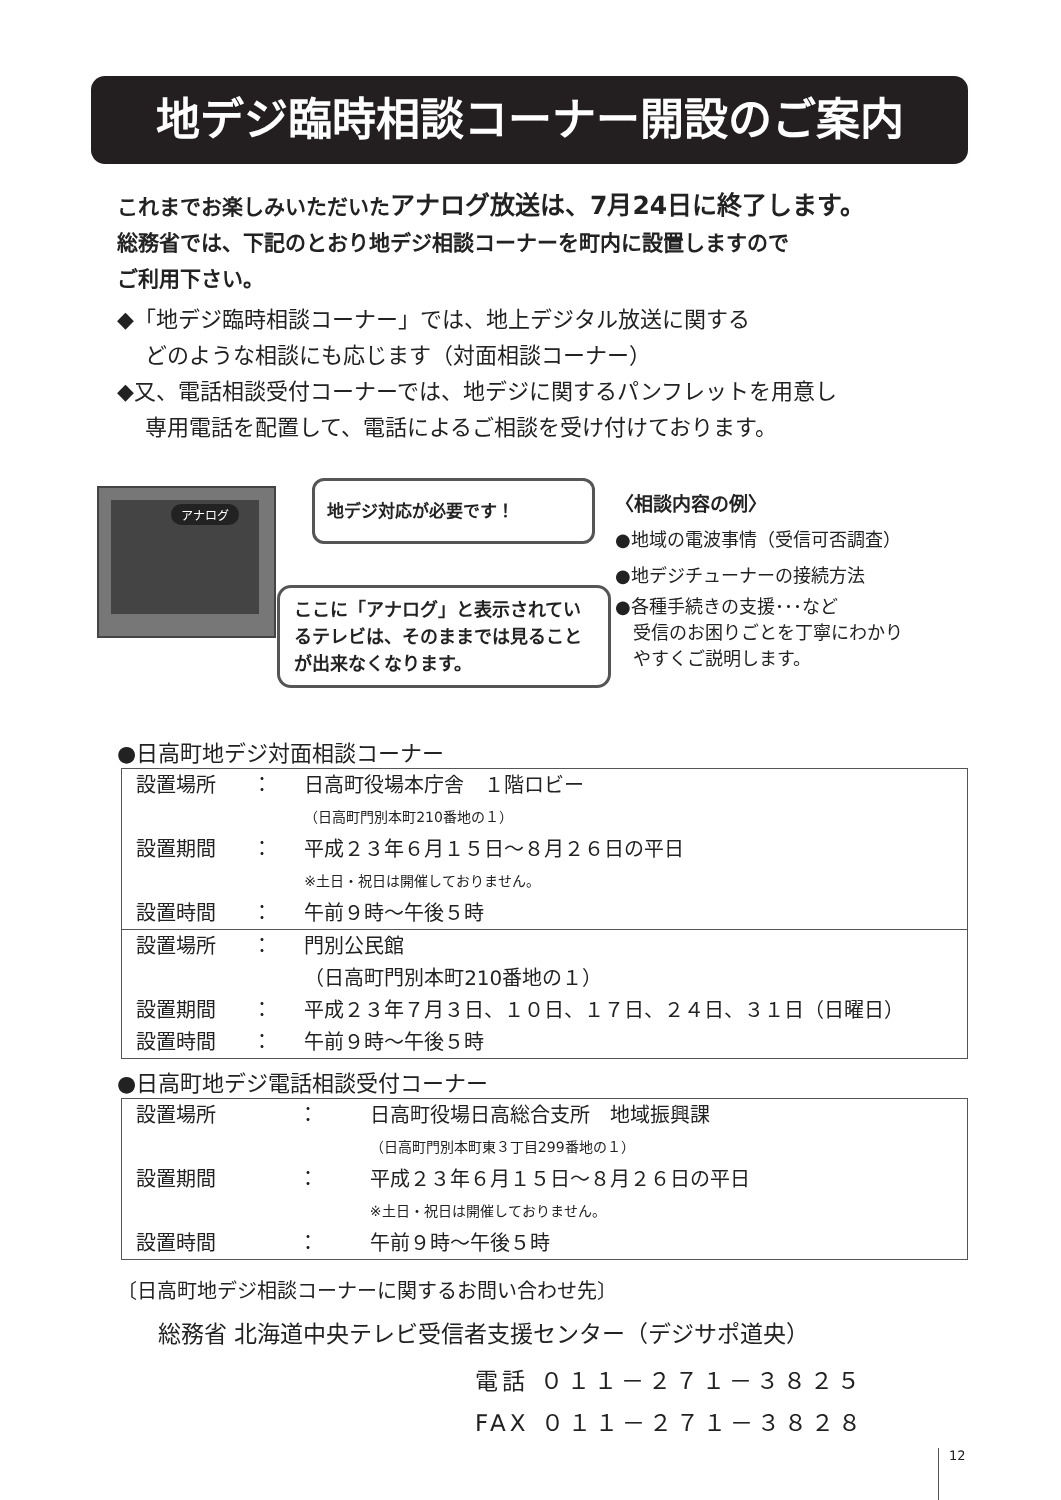地デジ臨時相談コーナー開設のご案内
これまでお楽しみいただいた アナログ放送は、7月24日に終了します。
総務省では、下記のとおり地デジ相談コーナーを町内に設置しますので
ご利用下さい。
◆「地デジ臨時相談コーナー」では、地上デジタル放送に関する
どのような相談にも応じます（対面相談コーナー）
◆又、電話相談受付コーナーでは、地デジに関するパンフレットを用意し
専用電話を配置して、電話によるご相談を受け付けております。
アナログ 地デジ対応が必要です！
ここに「アナログ」と表示されているテレビは、そのままでは見ることが出来なくなります。
〈相談内容の例〉
●地域の電波事情（受信可否調査）
●地デジチューナーの接続方法
●各種手続きの支援･･･など
　受信のお困りごとを丁寧にわかり
　やすくご説明します。
●日高町地デジ対面相談コーナー
| 設置場所 | ： | 日高町役場本庁舎 １階ロビー |
| | | （日高町門別本町210番地の１） |
| 設置期間 | ： | 平成２３年６月１５日～８月２６日の平日 |
| | | ※土日・祝日は開催しておりません。 |
| 設置時間 | ： | 午前９時～午後５時 |
| 設置場所 | ： | 門別公民館 |
| | | （日高町門別本町210番地の１） |
| 設置期間 | ： | 平成２３年７月３日、１０日、１７日、２４日、３１日（日曜日） |
| 設置時間 | ： | 午前９時～午後５時 |
●日高町地デジ電話相談受付コーナー
| 設置場所 | ： | 日高町役場日高総合支所 地域振興課 |
| | | （日高町門別本町東３丁目299番地の１） |
| 設置期間 | ： | 平成２３年６月１５日～８月２６日の平日 |
| | | ※土日・祝日は開催しておりません。 |
| 設置時間 | ： | 午前９時～午後５時 |
〔日高町地デジ相談コーナーに関するお問い合わせ先〕
総務省 北海道中央テレビ受信者支援センター（デジサポ道央）
電話 ０１１－２７１－３８２５
FAX ０１１－２７１－３８２８
12